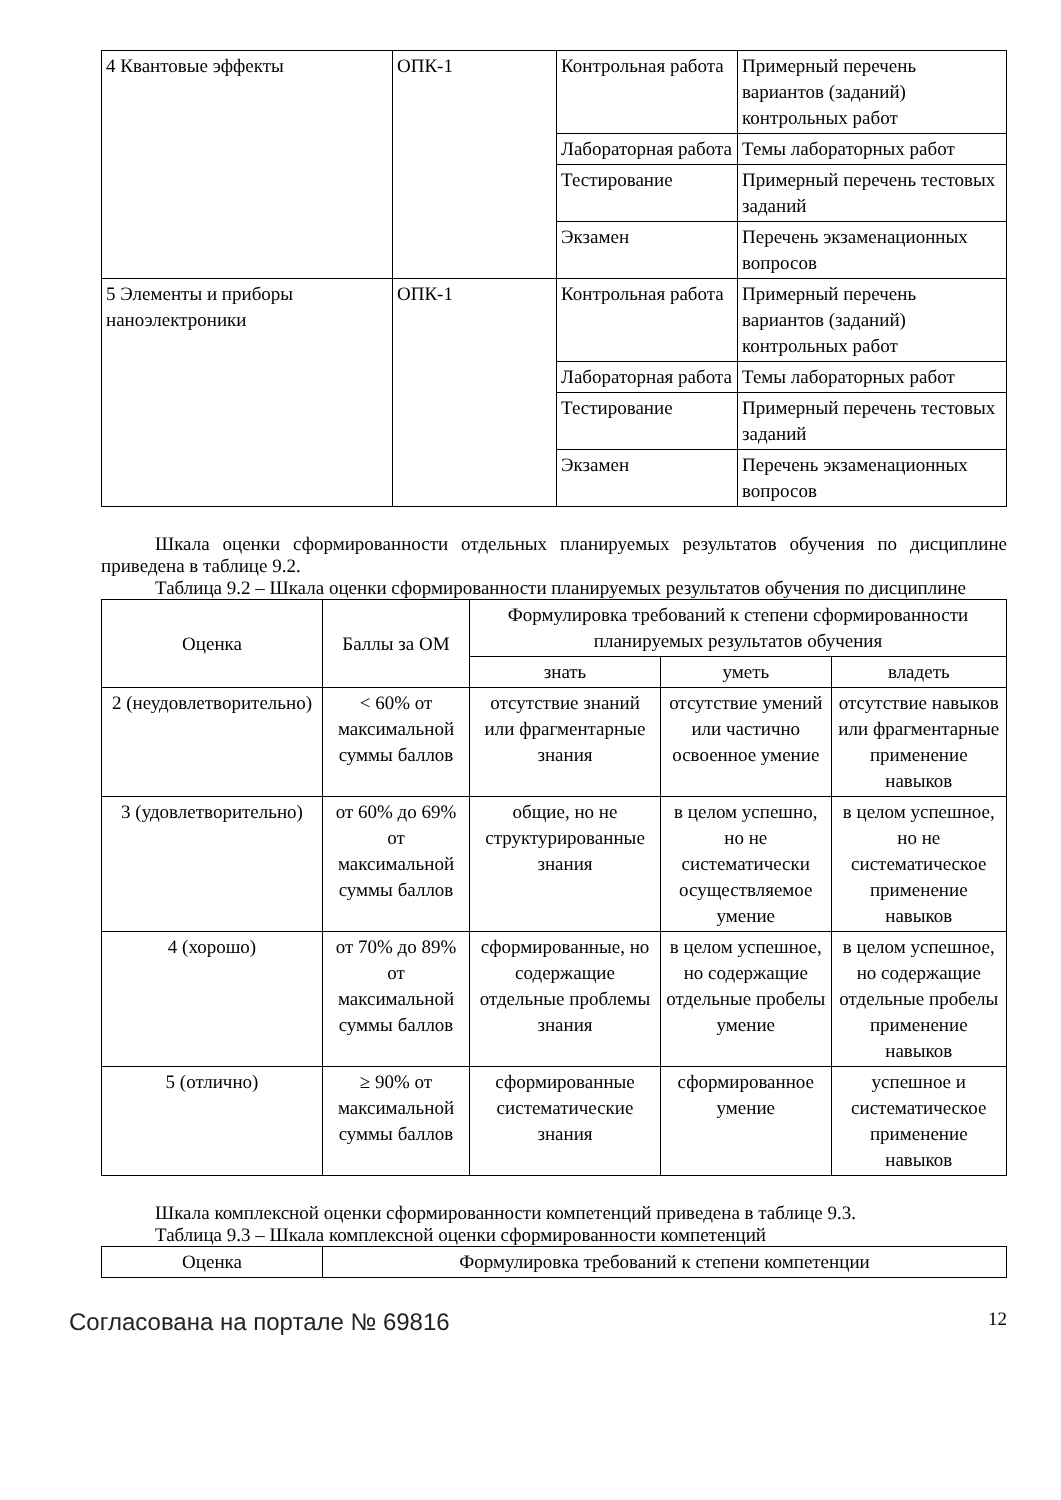| 4 Квантовые эффекты | ОПК-1 | Контрольная работа | Примерный перечень вариантов (заданий) контрольных работ |
| | | Лабораторная работа | Темы лабораторных работ |
| | | Тестирование | Примерный перечень тестовых заданий |
| | | Экзамен | Перечень экзаменационных вопросов |
| 5 Элементы и приборы наноэлектроники | ОПК-1 | Контрольная работа | Примерный перечень вариантов (заданий) контрольных работ |
| | | Лабораторная работа | Темы лабораторных работ |
| | | Тестирование | Примерный перечень тестовых заданий |
| | | Экзамен | Перечень экзаменационных вопросов |
Шкала оценки сформированности отдельных планируемых результатов обучения по дисциплине приведена в таблице 9.2.
Таблица 9.2 – Шкала оценки сформированности планируемых результатов обучения по дисциплине
| Оценка | Баллы за ОМ | Формулировка требований к степени сформированности планируемых результатов обучения | | |
| --- | --- | --- | --- | --- |
| | | знать | уметь | владеть |
| 2 (неудовлетворительно) | < 60% от максимальной суммы баллов | отсутствие знаний или фрагментарные знания | отсутствие умений или частично освоенное умение | отсутствие навыков или фрагментарные применение навыков |
| 3 (удовлетворительно) | от 60% до 69% от максимальной суммы баллов | общие, но не структурированные знания | в целом успешно, но не систематически осуществляемое умение | в целом успешное, но не систематическое применение навыков |
| 4 (хорошо) | от 70% до 89% от максимальной суммы баллов | сформированные, но содержащие отдельные проблемы знания | в целом успешное, но содержащие отдельные пробелы умение | в целом успешное, но содержащие отдельные пробелы применение навыков |
| 5 (отлично) | ≥ 90% от максимальной суммы баллов | сформированные систематические знания | сформированное умение | успешное и систематическое применение навыков |
Шкала комплексной оценки сформированности компетенций приведена в таблице 9.3.
Таблица 9.3 – Шкала комплексной оценки сформированности компетенций
| Оценка | Формулировка требований к степени компетенции |
| --- | --- |
Согласована на портале № 69816 12